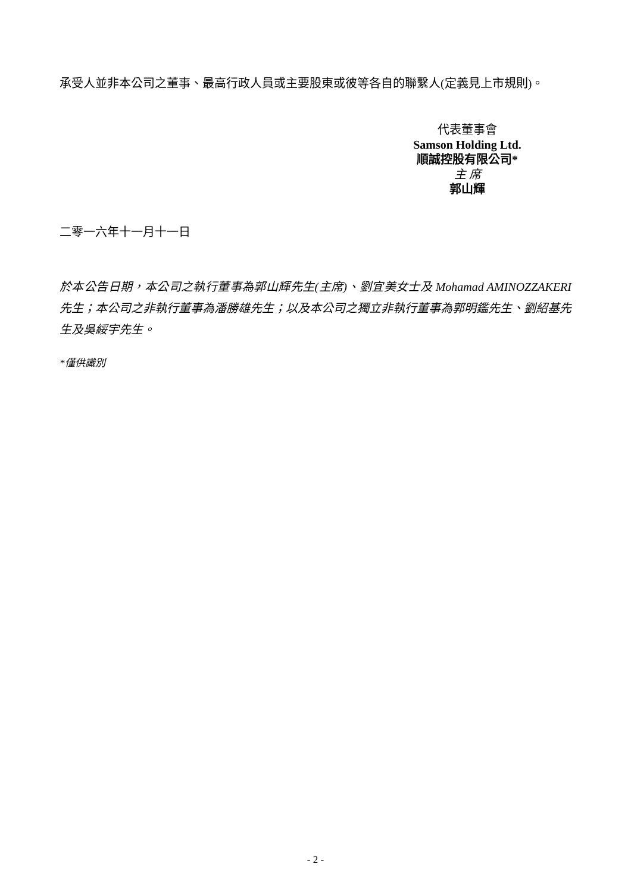承受人並非本公司之董事、最高行政人員或主要股東或彼等各自的聯繫人(定義見上市規則)。
代表董事會
Samson Holding Ltd.
順誠控股有限公司*
主 席
郭山輝
二零一六年十一月十一日
於本公告日期，本公司之執行董事為郭山輝先生(主席)、劉宜美女士及 Mohamad AMINOZZAKERI 先生；本公司之非執行董事為潘勝雄先生；以及本公司之獨立非執行董事為郭明鑑先生、劉紹基先生及吳綏宇先生。
*僅供識別
- 2 -